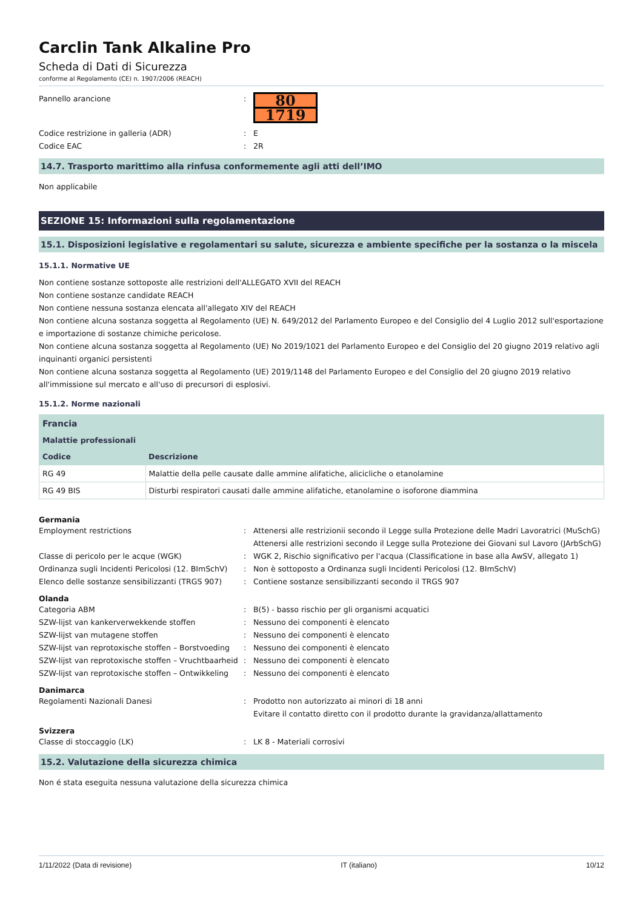Carclin Tank Alkaline Pro
Scheda di Dati di Sicurezza
conforme al Regolamento (CE) n. 1907/2006 (REACH)
Pannello arancione :
80
1719
Codice restrizione in galleria (ADR) : E
Codice EAC : 2R
14.7. Trasporto marittimo alla rinfusa conformemente agli atti dell’IMO
Non applicabile
SEZIONE 15: Informazioni sulla regolamentazione
15.1. Disposizioni legislative e regolamentari su salute, sicurezza e ambiente specifiche per la sostanza o la miscela
15.1.1. Normative UE
Non contiene sostanze sottoposte alle restrizioni dell'ALLEGATO XVII del REACH
Non contiene sostanze candidate REACH
Non contiene nessuna sostanza elencata all'allegato XIV del REACH
Non contiene alcuna sostanza soggetta al Regolamento (UE) N. 649/2012 del Parlamento Europeo e del Consiglio del 4 Luglio 2012 sull'esportazione e importazione di sostanze chimiche pericolose.
Non contiene alcuna sostanza soggetta al Regolamento (UE) No 2019/1021 del Parlamento Europeo e del Consiglio del 20 giugno 2019 relativo agli inquinanti organici persistenti
Non contiene alcuna sostanza soggetta al Regolamento (UE) 2019/1148 del Parlamento Europeo e del Consiglio del 20 giugno 2019 relativo all'immissione sul mercato e all'uso di precursori di esplosivi.
15.1.2. Norme nazionali
| Francia | |
| --- | --- |
| Malattie professionali | |
| Codice | Descrizione |
| RG 49 | Malattie della pelle causate dalle ammine alifatiche, alicicliche o etanolamine |
| RG 49 BIS | Disturbi respiratori causati dalle ammine alifatiche, etanolamine o isoforone diammina |
Germania
Employment restrictions : Attenersi alle restrizionii secondo il Legge sulla Protezione delle Madri Lavoratrici (MuSchG)
Attenersi alle restrizioni secondo il Legge sulla Protezione dei Giovani sul Lavoro (JArbSchG)
Classe di pericolo per le acque (WGK) : WGK 2, Rischio significativo per l'acqua (Classificatione in base alla AwSV, allegato 1)
Ordinanza sugli Incidenti Pericolosi (12. BImSchV)
: Non è sottoposto a Ordinanza sugli Incidenti Pericolosi (12. BImSchV)
Elenco delle sostanze sensibilizzanti (TRGS 907)
: Contiene sostanze sensibilizzanti secondo il TRGS 907
Olanda
Categoria ABM : B(5) - basso rischio per gli organismi acquatici
SZW-lijst van kankerverwekkende stoffen : Nessuno dei componenti è elencato
SZW-lijst van mutagene stoffen : Nessuno dei componenti è elencato
SZW-lijst van reprotoxische stoffen – Borstvoeding
: Nessuno dei componenti è elencato
SZW-lijst van reprotoxische stoffen – Vruchtbaarheid
: Nessuno dei componenti è elencato
SZW-lijst van reprotoxische stoffen – Ontwikkeling
: Nessuno dei componenti è elencato
Danimarca
Regolamenti Nazionali Danesi : Prodotto non autorizzato ai minori di 18 anni
Evitare il contatto diretto con il prodotto durante la gravidanza/allattamento
Svizzera
Classe di stoccaggio (LK) : LK 8 - Materiali corrosivi
15.2. Valutazione della sicurezza chimica
Non é stata eseguita nessuna valutazione della sicurezza chimica
1/11/2022 (Data di revisione) IT (italiano) 10/12